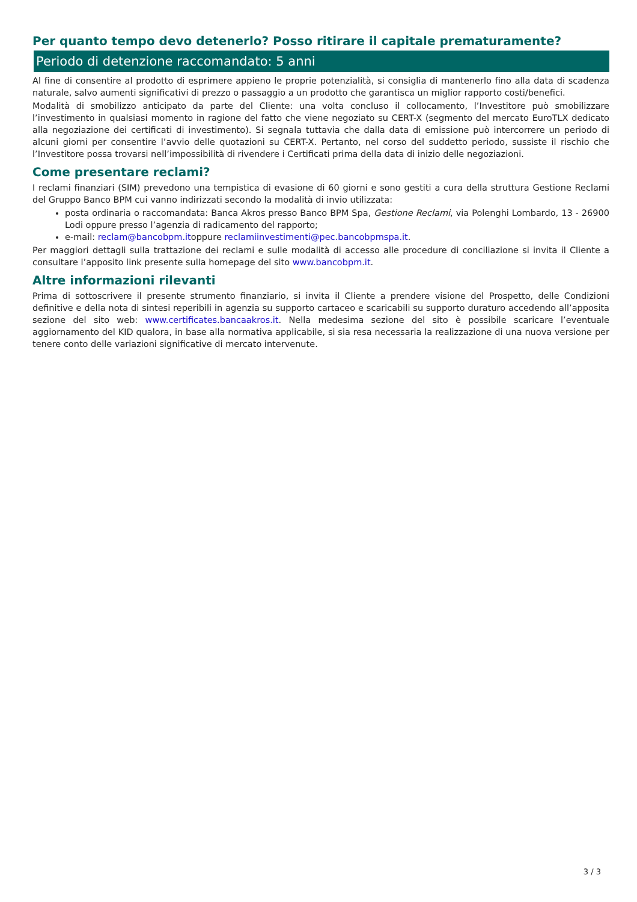Per quanto tempo devo detenerlo? Posso ritirare il capitale prematuramente?
Periodo di detenzione raccomandato: 5 anni
Al fine di consentire al prodotto di esprimere appieno le proprie potenzialità, si consiglia di mantenerlo fino alla data di scadenza naturale, salvo aumenti significativi di prezzo o passaggio a un prodotto che garantisca un miglior rapporto costi/benefici.
Modalità di smobilizzo anticipato da parte del Cliente: una volta concluso il collocamento, l’Investitore può smobilizzare l’investimento in qualsiasi momento in ragione del fatto che viene negoziato su CERT-X (segmento del mercato EuroTLX dedicato alla negoziazione dei certificati di investimento). Si segnala tuttavia che dalla data di emissione può intercorrere un periodo di alcuni giorni per consentire l’avvio delle quotazioni su CERT-X. Pertanto, nel corso del suddetto periodo, sussiste il rischio che l’Investitore possa trovarsi nell’impossibilità di rivendere i Certificati prima della data di inizio delle negoziazioni.
Come presentare reclami?
I reclami finanziari (SIM) prevedono una tempistica di evasione di 60 giorni e sono gestiti a cura della struttura Gestione Reclami del Gruppo Banco BPM cui vanno indirizzati secondo la modalità di invio utilizzata:
posta ordinaria o raccomandata: Banca Akros presso Banco BPM Spa, Gestione Reclami, via Polenghi Lombardo, 13 - 26900 Lodi oppure presso l’agenzia di radicamento del rapporto;
e-mail: reclam@bancobpm.itoppure reclamiinvestimenti@pec.bancobpmspa.it.
Per maggiori dettagli sulla trattazione dei reclami e sulle modalità di accesso alle procedure di conciliazione si invita il Cliente a consultare l’apposito link presente sulla homepage del sito www.bancobpm.it.
Altre informazioni rilevanti
Prima di sottoscrivere il presente strumento finanziario, si invita il Cliente a prendere visione del Prospetto, delle Condizioni definitive e della nota di sintesi reperibili in agenzia su supporto cartaceo e scaricabili su supporto duraturo accedendo all’apposita sezione del sito web: www.certificates.bancaakros.it. Nella medesima sezione del sito è possibile scaricare l’eventuale aggiornamento del KID qualora, in base alla normativa applicabile, si sia resa necessaria la realizzazione di una nuova versione per tenere conto delle variazioni significative di mercato intervenute.
3 / 3